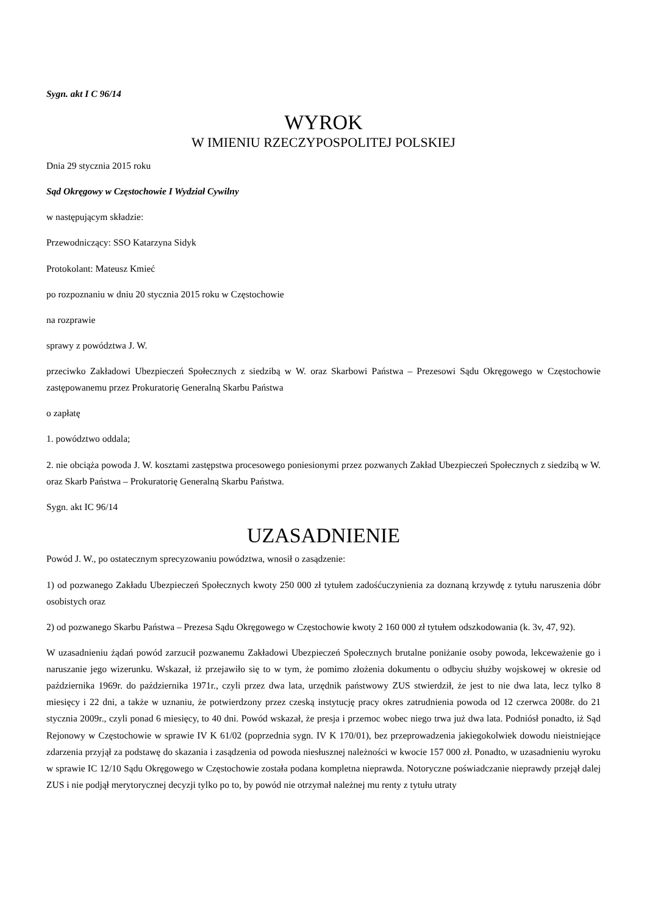Sygn. akt I C 96/14
WYROK
W IMIENIU RZECZYPOSPOLITEJ POLSKIEJ
Dnia 29 stycznia 2015 roku
Sąd Okręgowy w Częstochowie I Wydział Cywilny
w następującym składzie:
Przewodniczący: SSO Katarzyna Sidyk
Protokolant: Mateusz Kmieć
po rozpoznaniu w dniu 20 stycznia 2015 roku w Częstochowie
na rozprawie
sprawy z powództwa J. W.
przeciwko Zakładowi Ubezpieczeń Społecznych z siedzibą w W. oraz Skarbowi Państwa – Prezesowi Sądu Okręgowego w Częstochowie zastępowanemu przez Prokuratorię Generalną Skarbu Państwa
o zapłatę
1. powództwo oddala;
2. nie obciąża powoda J. W. kosztami zastępstwa procesowego poniesionymi przez pozwanych Zakład Ubezpieczeń Społecznych z siedzibą w W. oraz Skarb Państwa – Prokuratorię Generalną Skarbu Państwa.
Sygn. akt IC 96/14
UZASADNIENIE
Powód J. W., po ostatecznym sprecyzowaniu powództwa, wnosił o zasądzenie:
1) od pozwanego Zakładu Ubezpieczeń Społecznych kwoty 250 000 zł tytułem zadośćuczynienia za doznaną krzywdę z tytułu naruszenia dóbr osobistych oraz
2) od pozwanego Skarbu Państwa – Prezesa Sądu Okręgowego w Częstochowie kwoty 2 160 000 zł tytułem odszkodowania (k. 3v, 47, 92).
W uzasadnieniu żądań powód zarzucił pozwanemu Zakładowi Ubezpieczeń Społecznych brutalne poniżanie osoby powoda, lekceważenie go i naruszanie jego wizerunku. Wskazał, iż przejawiło się to w tym, że pomimo złożenia dokumentu o odbyciu służby wojskowej w okresie od października 1969r. do października 1971r., czyli przez dwa lata, urzędnik państwowy ZUS stwierdził, że jest to nie dwa lata, lecz tylko 8 miesięcy i 22 dni, a także w uznaniu, że potwierdzony przez czeską instytucję pracy okres zatrudnienia powoda od 12 czerwca 2008r. do 21 stycznia 2009r., czyli ponad 6 miesięcy, to 40 dni. Powód wskazał, że presja i przemoc wobec niego trwa już dwa lata. Podniósł ponadto, iż Sąd Rejonowy w Częstochowie w sprawie IV K 61/02 (poprzednia sygn. IV K 170/01), bez przeprowadzenia jakiegokolwiek dowodu nieistniejące zdarzenia przyjął za podstawę do skazania i zasądzenia od powoda niesłusznej należności w kwocie 157 000 zł. Ponadto, w uzasadnieniu wyroku w sprawie IC 12/10 Sądu Okręgowego w Częstochowie została podana kompletna nieprawda. Notoryczne poświadczanie nieprawdy przejął dalej ZUS i nie podjął merytorycznej decyzji tylko po to, by powód nie otrzymał należnej mu renty z tytułu utraty